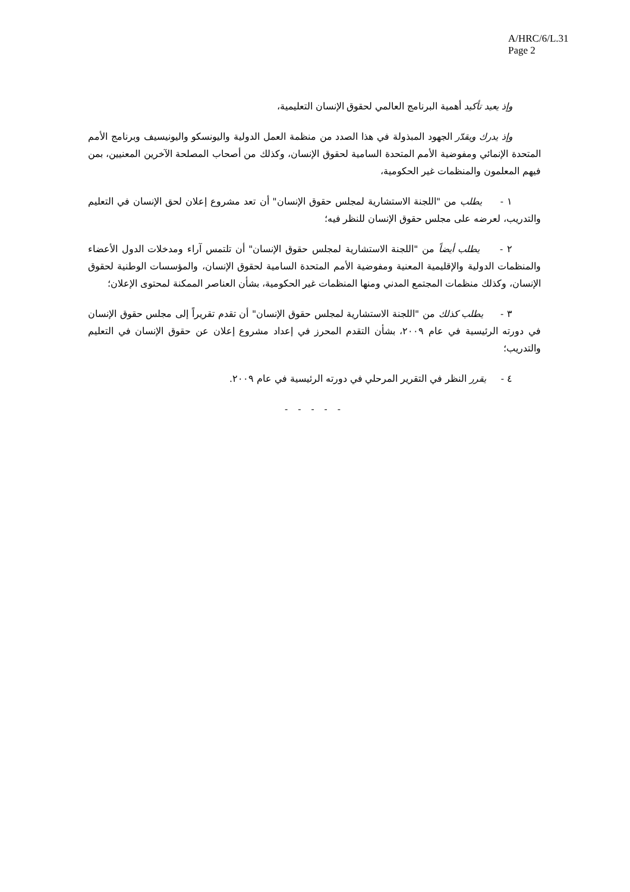A/HRC/6/L.31
Page 2
وإذ يعيد تأكيد أهمية البرنامج العالمي لحقوق الإنسان التعليمية،
وإذ يدرك ويقدّر الجهود المبذولة في هذا الصدد من منظمة العمل الدولية واليونسكو واليونيسيف وبرنامج الأمم المتحدة الإنمائي ومفوضية الأمم المتحدة السامية لحقوق الإنسان، وكذلك من أصحاب المصلحة الآخرين المعنيين، بمن فيهم المعلمون والمنظمات غير الحكومية،
١ - يطلب من "اللجنة الاستشارية لمجلس حقوق الإنسان" أن تعد مشروع إعلان لحق الإنسان في التعليم والتدريب، لعرضه على مجلس حقوق الإنسان للنظر فيه؛
٢ - يطلب أيضاً من "اللجنة الاستشارية لمجلس حقوق الإنسان" أن تلتمس آراء ومدخلات الدول الأعضاء والمنظمات الدولية والإقليمية المعنية ومفوضية الأمم المتحدة السامية لحقوق الإنسان، والمؤسسات الوطنية لحقوق الإنسان، وكذلك منظمات المجتمع المدني ومنها المنظمات غير الحكومية، بشأن العناصر الممكنة لمحتوى الإعلان؛
٣ - يطلب كذلك من "اللجنة الاستشارية لمجلس حقوق الإنسان" أن تقدم تقريراً إلى مجلس حقوق الإنسان في دورته الرئيسية في عام ٢٠٠٩، بشأن التقدم المحرز في إعداد مشروع إعلان عن حقوق الإنسان في التعليم والتدريب؛
٤ - يقرر النظر في التقرير المرحلي في دورته الرئيسية في عام ٢٠٠٩.
- - - - -